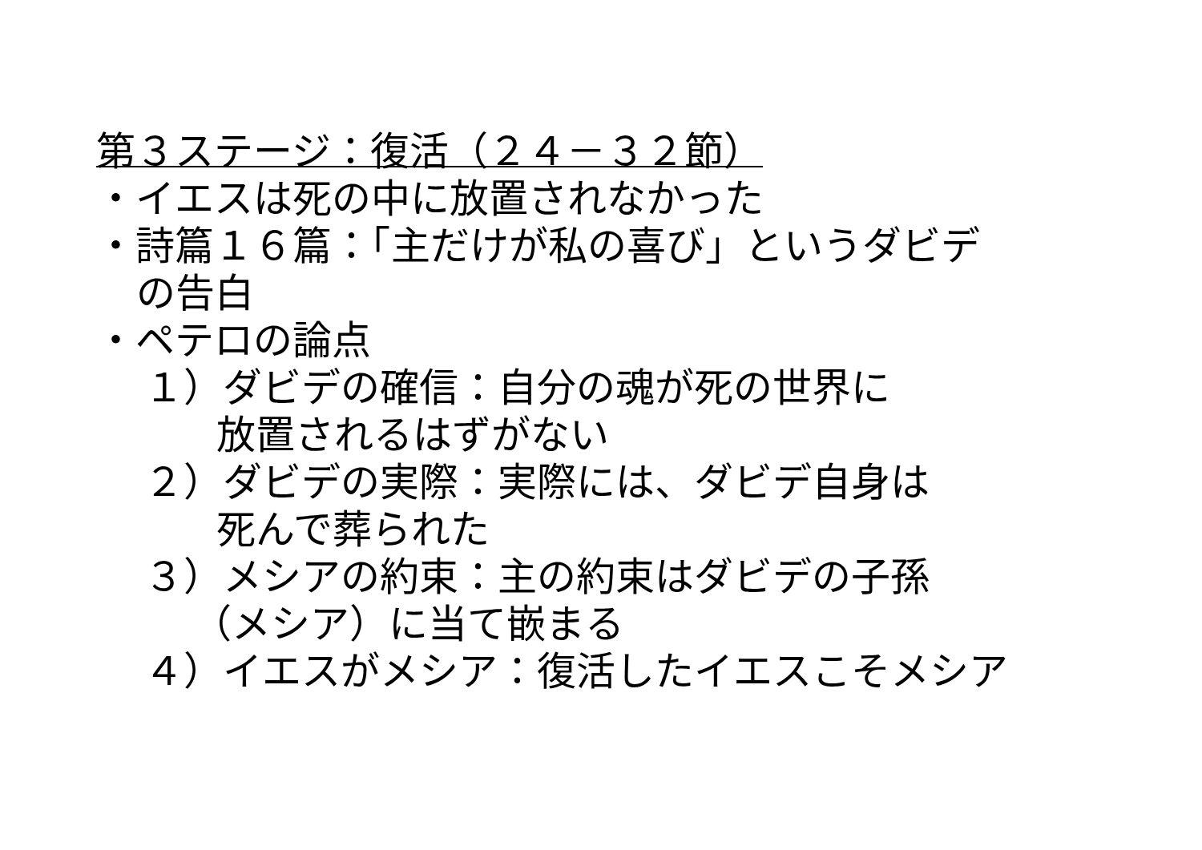第３ステージ：復活（２４－３２節）
・イエスは死の中に放置されなかった
・詩篇１６篇：「主だけが私の喜び」というダビデ
の告白
・ペテロの論点
１）ダビデの確信：自分の魂が死の世界に
放置されるはずがない
２）ダビデの実際：実際には、ダビデ自身は
死んで葬られた
３）メシアの約束：主の約束はダビデの子孫
（メシア）に当て嵌まる
４）イエスがメシア：復活したイエスこそメシア